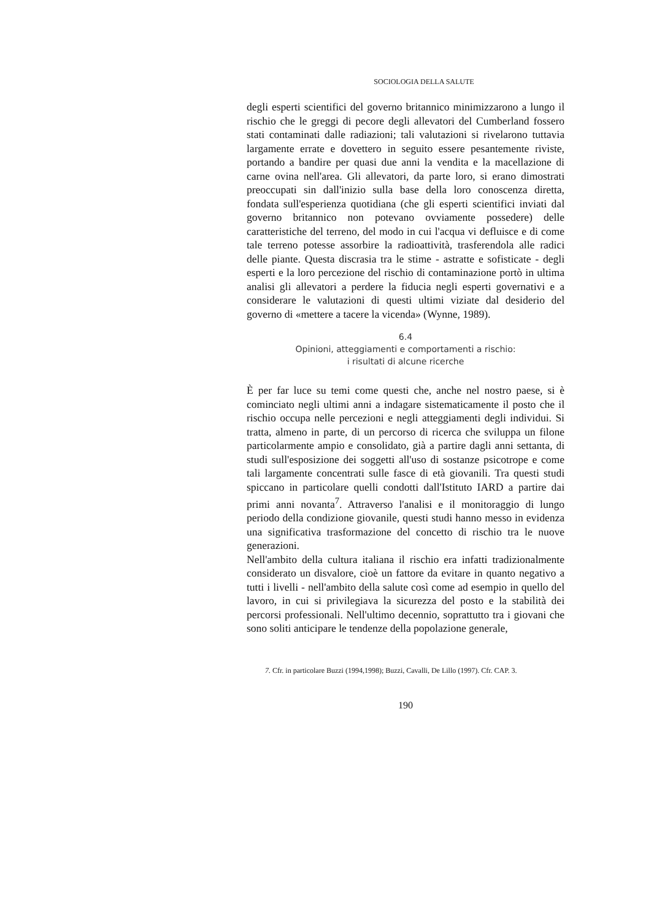SOCIOLOGIA DELLA SALUTE
degli esperti scientifici del governo britannico minimizzarono a lungo il rischio che le greggi di pecore degli allevatori del Cumberland fossero stati contaminati dalle radiazioni; tali valutazioni si rivelarono tuttavia largamente errate e dovettero in seguito essere pesantemente riviste, portando a bandire per quasi due anni la vendita e la macellazione di carne ovina nell'area. Gli allevatori, da parte loro, si erano dimostrati preoccupati sin dall'inizio sulla base della loro conoscenza diretta, fondata sull'esperienza quotidiana (che gli esperti scientifici inviati dal governo britannico non potevano ovviamente possedere) delle caratteristiche del terreno, del modo in cui l'acqua vi defluisce e di come tale terreno potesse assorbire la radioattività, trasferendola alle radici delle piante. Questa discrasia tra le stime - astratte e sofisticate - degli esperti e la loro percezione del rischio di contaminazione portò in ultima analisi gli allevatori a perdere la fiducia negli esperti governativi e a considerare le valutazioni di questi ultimi viziate dal desiderio del governo di «mettere a tacere la vicenda» (Wynne, 1989).
6.4
Opinioni, atteggiamenti e comportamenti a rischio:
i risultati di alcune ricerche
È per far luce su temi come questi che, anche nel nostro paese, si è cominciato negli ultimi anni a indagare sistematicamente il posto che il rischio occupa nelle percezioni e negli atteggiamenti degli individui. Si tratta, almeno in parte, di un percorso di ricerca che sviluppa un filone particolarmente ampio e consolidato, già a partire dagli anni settanta, di studi sull'esposizione dei soggetti all'uso di sostanze psicotrope e come tali largamente concentrati sulle fasce di età giovanili. Tra questi studi spiccano in particolare quelli condotti dall'Istituto IARD a partire dai primi anni novanta<sup>7</sup>. Attraverso l'analisi e il monitoraggio di lungo periodo della condizione giovanile, questi studi hanno messo in evidenza una significativa trasformazione del concetto di rischio tra le nuove generazioni.
Nell'ambito della cultura italiana il rischio era infatti tradizionalmente considerato un disvalore, cioè un fattore da evitare in quanto negativo a tutti i livelli - nell'ambito della salute così come ad esempio in quello del lavoro, in cui si privilegiava la sicurezza del posto e la stabilità dei percorsi professionali. Nell'ultimo decennio, soprattutto tra i giovani che sono soliti anticipare le tendenze della popolazione generale,
7. Cfr. in particolare Buzzi (1994,1998); Buzzi, Cavalli, De Lillo (1997). Cfr. CAP. 3.
190